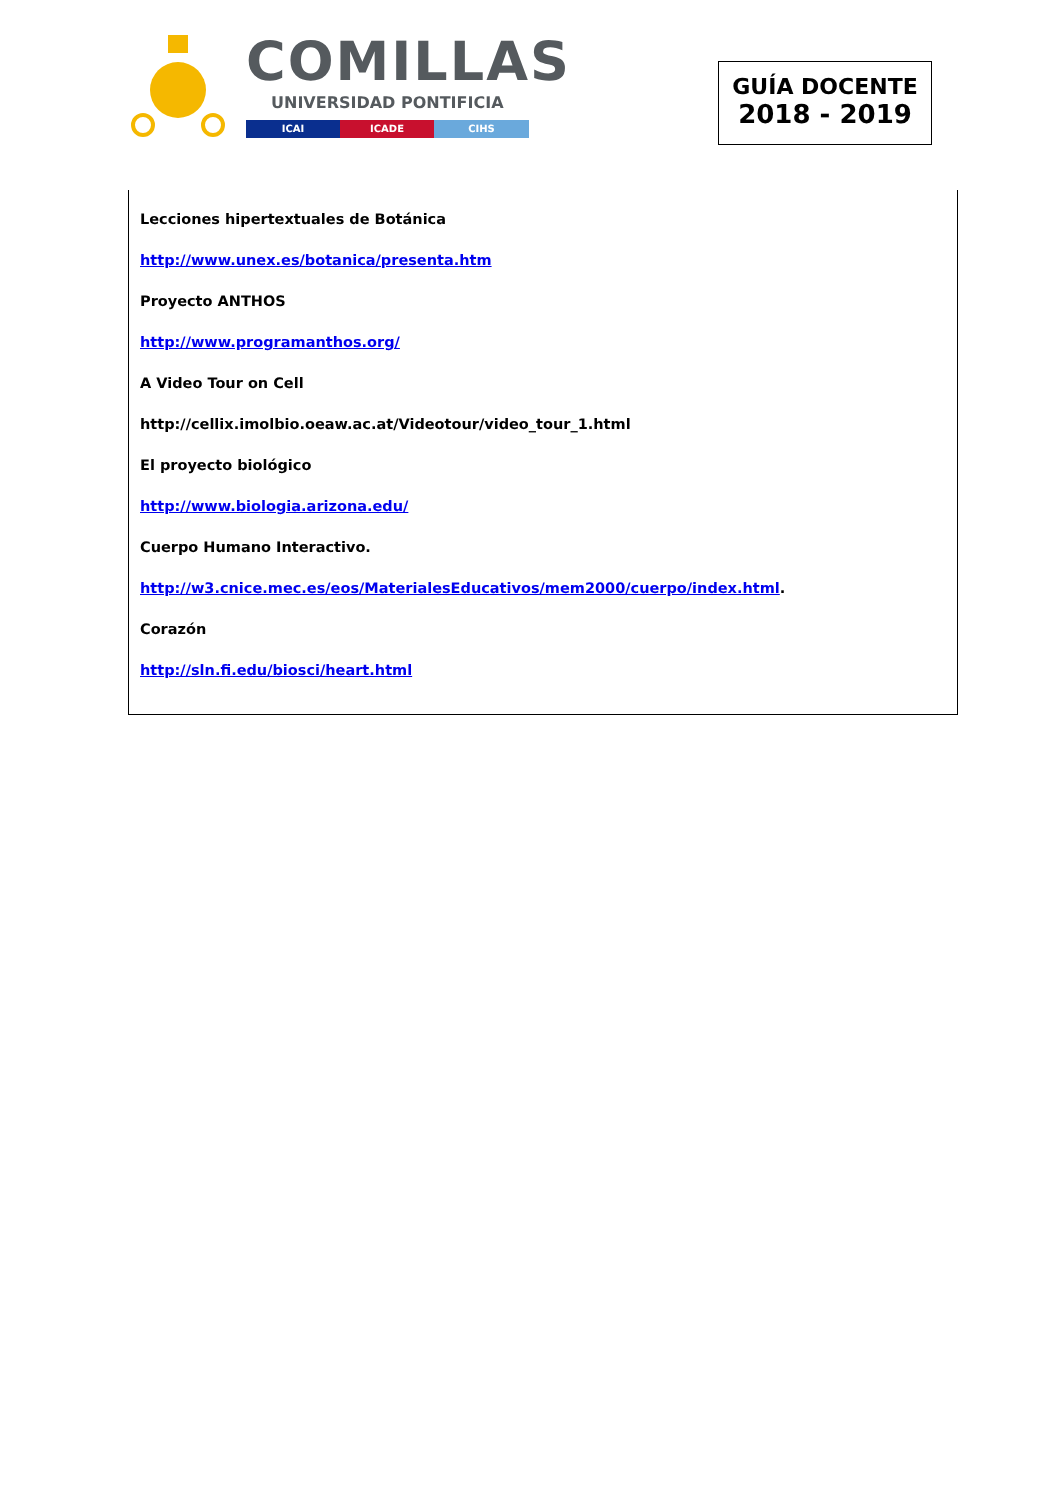COMILLAS
UNIVERSIDAD PONTIFICIA
ICAI ICADE CIHS
GUÍA DOCENTE
2018 - 2019
Lecciones hipertextuales de Botánica
http://www.unex.es/botanica/presenta.htm
Proyecto ANTHOS
http://www.programanthos.org/
A Video Tour on Cell
http://cellix.imolbio.oeaw.ac.at/Videotour/video_tour_1.html
El proyecto biológico
http://www.biologia.arizona.edu/
Cuerpo Humano Interactivo.
http://w3.cnice.mec.es/eos/MaterialesEducativos/mem2000/cuerpo/index.html.
Corazón
http://sln.fi.edu/biosci/heart.html